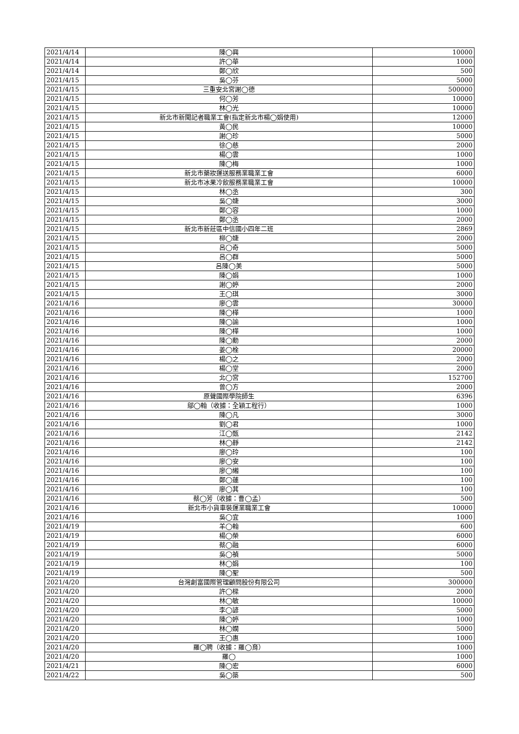| 2021/4/14 | 陳◯興 | 10000 |
| 2021/4/14 | 許◯華 | 1000 |
| 2021/4/14 | 鄭◯欣 | 500 |
| 2021/4/15 | 吳◯芬 | 5000 |
| 2021/4/15 | 三重安北宮謝◯德 | 500000 |
| 2021/4/15 | 何◯芳 | 10000 |
| 2021/4/15 | 林◯光 | 10000 |
| 2021/4/15 | 新北市新聞記者職業工會(指定新北市楊◯娟使用) | 12000 |
| 2021/4/15 | 黃◯民 | 10000 |
| 2021/4/15 | 謝◯珍 | 5000 |
| 2021/4/15 | 徐◯慈 | 2000 |
| 2021/4/15 | 楊◯雲 | 1000 |
| 2021/4/15 | 陳◯梅 | 1000 |
| 2021/4/15 | 新北市藥妝運送服務業職業工會 | 6000 |
| 2021/4/15 | 新北市冰果冷飲服務業職業工會 | 10000 |
| 2021/4/15 | 林◯丞 | 300 |
| 2021/4/15 | 吳◯婕 | 3000 |
| 2021/4/15 | 鄭◯容 | 1000 |
| 2021/4/15 | 鄭◯丞 | 2000 |
| 2021/4/15 | 新北市新莊區中信國小四年二班 | 2869 |
| 2021/4/15 | 柳◯婕 | 2000 |
| 2021/4/15 | 呂◯奇 | 5000 |
| 2021/4/15 | 呂◯群 | 5000 |
| 2021/4/15 | 呂陳◯美 | 5000 |
| 2021/4/15 | 陳◯娟 | 1000 |
| 2021/4/15 | 謝◯婷 | 2000 |
| 2021/4/15 | 王◯琪 | 3000 |
| 2021/4/16 | 廖◯雲 | 30000 |
| 2021/4/16 | 陳◯樺 | 1000 |
| 2021/4/16 | 陳◯諭 | 1000 |
| 2021/4/16 | 陳◯樺 | 1000 |
| 2021/4/16 | 陳◯勳 | 2000 |
| 2021/4/16 | 姜◯栓 | 20000 |
| 2021/4/16 | 楊◯之 | 2000 |
| 2021/4/16 | 楊◯堂 | 2000 |
| 2021/4/16 | 北◯宮 | 152700 |
| 2021/4/16 | 曾◯方 | 2000 |
| 2021/4/16 | 原聲國際學院師生 | 6396 |
| 2021/4/16 | 鄔◯翰（收據：全穎工程行） | 1000 |
| 2021/4/16 | 陳◯凡 | 3000 |
| 2021/4/16 | 劉◯君 | 1000 |
| 2021/4/16 | 江◯甄 | 2142 |
| 2021/4/16 | 林◯靜 | 2142 |
| 2021/4/16 | 廖◯玲 | 100 |
| 2021/4/16 | 廖◯安 | 100 |
| 2021/4/16 | 廖◯緗 | 100 |
| 2021/4/16 | 鄭◯蓮 | 100 |
| 2021/4/16 | 廖◯萁 | 100 |
| 2021/4/16 | 蔡◯芳（收據：曹◯孟） | 500 |
| 2021/4/16 | 新北市小貨車裝運業職業工會 | 10000 |
| 2021/4/16 | 吳◯宜 | 1000 |
| 2021/4/19 | 羊◯翰 | 600 |
| 2021/4/19 | 楊◯榮 | 6000 |
| 2021/4/19 | 蔡◯融 | 6000 |
| 2021/4/19 | 吳◯禎 | 5000 |
| 2021/4/19 | 林◯娟 | 100 |
| 2021/4/19 | 陳◯聖 | 500 |
| 2021/4/20 | 台灣創富國際管理顧問股份有限公司 | 300000 |
| 2021/4/20 | 許◯樑 | 2000 |
| 2021/4/20 | 林◯敏 | 10000 |
| 2021/4/20 | 李◯諺 | 5000 |
| 2021/4/20 | 陳◯婷 | 1000 |
| 2021/4/20 | 林◯嫺 | 5000 |
| 2021/4/20 | 王◯惠 | 1000 |
| 2021/4/20 | 羅◯聘（收據：羅◯育） | 1000 |
| 2021/4/20 | 羅◯ | 1000 |
| 2021/4/21 | 陳◯宏 | 6000 |
| 2021/4/22 | 吳◯築 | 500 |